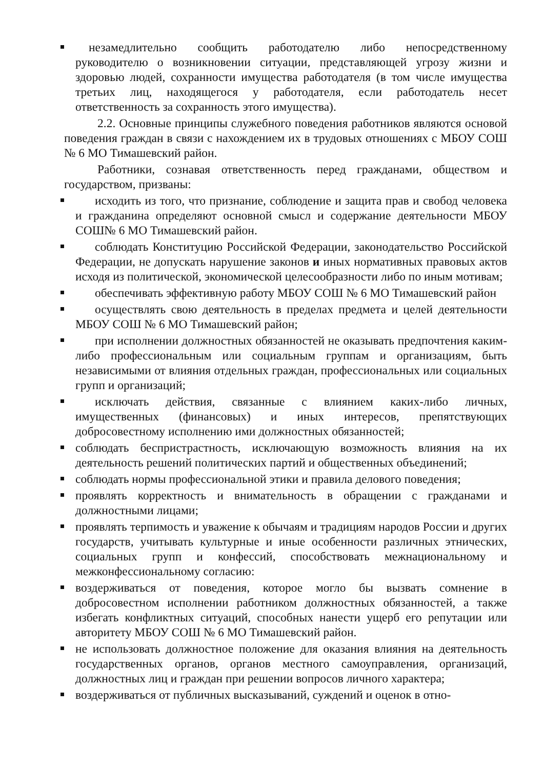незамедлительно сообщить работодателю либо непосредственному руководителю о возникновении ситуации, представляющей угрозу жизни и здоровью людей, сохранности имущества работодателя (в том числе имущества третьих лиц, находящегося у работодателя, если работодатель несет ответственность за сохранность этого имущества).
2.2. Основные принципы служебного поведения работников являются основой поведения граждан в связи с нахождением их в трудовых отношениях с МБОУ СОШ № 6 МО Тимашевский район.
Работники, сознавая ответственность перед гражданами, обществом и государством, призваны:
исходить из того, что признание, соблюдение и защита прав и свобод человека и гражданина определяют основной смысл и содержание деятельности МБОУ СОШ№ 6 МО Тимашевский район.
соблюдать Конституцию Российской Федерации, законодательство Российской Федерации, не допускать нарушение законов и иных нормативных правовых актов исходя из политической, экономической целесообразности либо по иным мотивам;
обеспечивать эффективную работу МБОУ СОШ № 6 МО Тимашевский район
осуществлять свою деятельность в пределах предмета и целей деятельности МБОУ СОШ № 6 МО Тимашевский район;
при исполнении должностных обязанностей не оказывать предпочтения каким-либо профессиональным или социальным группам и организациям, быть независимыми от влияния отдельных граждан, профессиональных или социальных групп и организаций;
исключать действия, связанные с влиянием каких-либо личных, имущественных (финансовых) и иных интересов, препятствующих добросовестному исполнению ими должностных обязанностей;
соблюдать беспристрастность, исключающую возможность влияния на их деятельность решений политических партий и общественных объединений;
соблюдать нормы профессиональной этики и правила делового поведения;
проявлять корректность и внимательность в обращении с гражданами и должностными лицами;
проявлять терпимость и уважение к обычаям и традициям народов России и других государств, учитывать культурные и иные особенности различных этнических, социальных групп и конфессий, способствовать межнациональному и межконфессиональному согласию:
воздерживаться от поведения, которое могло бы вызвать сомнение в добросовестном исполнении работником должностных обязанностей, а также избегать конфликтных ситуаций, способных нанести ущерб его репутации или авторитету МБОУ СОШ № 6 МО Тимашевский район.
не использовать должностное положение для оказания влияния на деятельность государственных органов, органов местного самоуправления, организаций, должностных лиц и граждан при решении вопросов личного характера;
воздерживаться от публичных высказываний, суждений и оценок в отно-